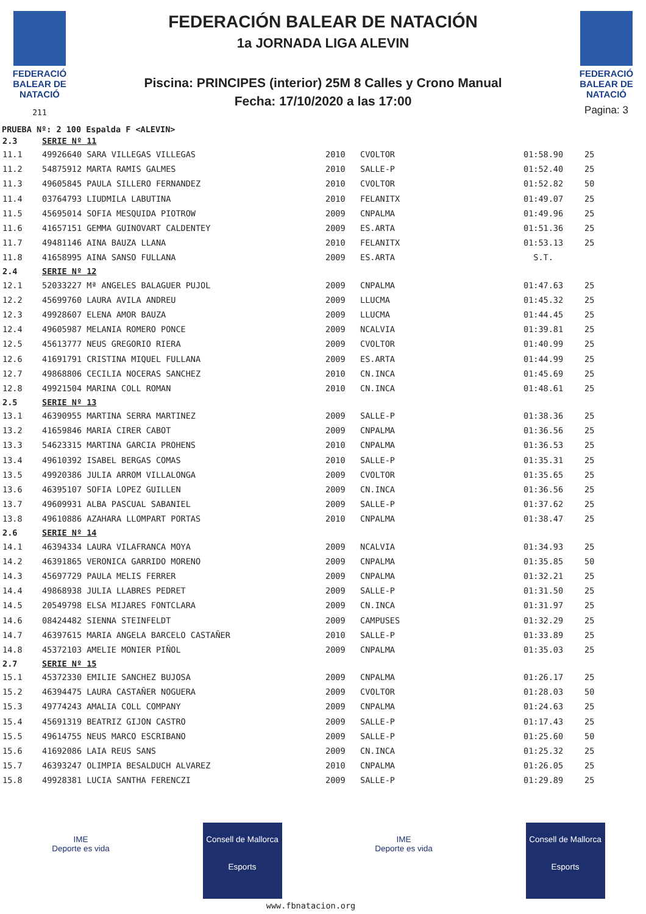FEDERACIÓ BALEAR DE NATACIÓ
211
FEDERACIÓN BALEAR DE NATACIÓN
1a JORNADA LIGA ALEVIN
Piscina: PRINCIPES (interior) 25M 8 Calles y Crono Manual
Fecha: 17/10/2020 a las 17:00
FEDERACIÓ BALEAR DE NATACIÓ
Pagina: 3
PRUEBA Nº: 2 100 Espalda F <ALEVIN>
| 2.3 | SERIE Nº 11 | | | | |
| 11.1 | 49926640 SARA VILLEGAS VILLEGAS | 2010 | CVOLTOR | 01:58.90 | 25 |
| 11.2 | 54875912 MARTA RAMIS GALMES | 2010 | SALLE-P | 01:52.40 | 25 |
| 11.3 | 49605845 PAULA SILLERO FERNANDEZ | 2010 | CVOLTOR | 01:52.82 | 50 |
| 11.4 | 03764793 LIUDMILA LABUTINA | 2010 | FELANITX | 01:49.07 | 25 |
| 11.5 | 45695014 SOFIA MESQUIDA PIOTROW | 2009 | CNPALMA | 01:49.96 | 25 |
| 11.6 | 41657151 GEMMA GUINOVART CALDENTEY | 2009 | ES.ARTA | 01:51.36 | 25 |
| 11.7 | 49481146 AINA BAUZA LLANA | 2010 | FELANITX | 01:53.13 | 25 |
| 11.8 | 41658995 AINA SANSO FULLANA | 2009 | ES.ARTA | S.T. | |
| 2.4 | SERIE Nº 12 | | | | |
| 12.1 | 52033227 Mª ANGELES BALAGUER PUJOL | 2009 | CNPALMA | 01:47.63 | 25 |
| 12.2 | 45699760 LAURA AVILA ANDREU | 2009 | LLUCMA | 01:45.32 | 25 |
| 12.3 | 49928607 ELENA AMOR BAUZA | 2009 | LLUCMA | 01:44.45 | 25 |
| 12.4 | 49605987 MELANIA ROMERO PONCE | 2009 | NCALVIA | 01:39.81 | 25 |
| 12.5 | 45613777 NEUS GREGORIO RIERA | 2009 | CVOLTOR | 01:40.99 | 25 |
| 12.6 | 41691791 CRISTINA MIQUEL FULLANA | 2009 | ES.ARTA | 01:44.99 | 25 |
| 12.7 | 49868806 CECILIA NOCERAS SANCHEZ | 2010 | CN.INCA | 01:45.69 | 25 |
| 12.8 | 49921504 MARINA COLL ROMAN | 2010 | CN.INCA | 01:48.61 | 25 |
| 2.5 | SERIE Nº 13 | | | | |
| 13.1 | 46390955 MARTINA SERRA MARTINEZ | 2009 | SALLE-P | 01:38.36 | 25 |
| 13.2 | 41659846 MARIA CIRER CABOT | 2009 | CNPALMA | 01:36.56 | 25 |
| 13.3 | 54623315 MARTINA GARCIA PROHENS | 2010 | CNPALMA | 01:36.53 | 25 |
| 13.4 | 49610392 ISABEL BERGAS COMAS | 2010 | SALLE-P | 01:35.31 | 25 |
| 13.5 | 49920386 JULIA ARROM VILLALONGA | 2009 | CVOLTOR | 01:35.65 | 25 |
| 13.6 | 46395107 SOFIA LOPEZ GUILLEN | 2009 | CN.INCA | 01:36.56 | 25 |
| 13.7 | 49609931 ALBA PASCUAL SABANIEL | 2009 | SALLE-P | 01:37.62 | 25 |
| 13.8 | 49610886 AZAHARA LLOMPART PORTAS | 2010 | CNPALMA | 01:38.47 | 25 |
| 2.6 | SERIE Nº 14 | | | | |
| 14.1 | 46394334 LAURA VILAFRANCA MOYA | 2009 | NCALVIA | 01:34.93 | 25 |
| 14.2 | 46391865 VERONICA GARRIDO MORENO | 2009 | CNPALMA | 01:35.85 | 50 |
| 14.3 | 45697729 PAULA MELIS FERRER | 2009 | CNPALMA | 01:32.21 | 25 |
| 14.4 | 49868938 JULIA LLABRES PEDRET | 2009 | SALLE-P | 01:31.50 | 25 |
| 14.5 | 20549798 ELSA MIJARES FONTCLARA | 2009 | CN.INCA | 01:31.97 | 25 |
| 14.6 | 08424482 SIENNA STEINFELDT | 2009 | CAMPUSES | 01:32.29 | 25 |
| 14.7 | 46397615 MARIA ANGELA BARCELO CASTAÑER | 2010 | SALLE-P | 01:33.89 | 25 |
| 14.8 | 45372103 AMELIE MONIER PIÑOL | 2009 | CNPALMA | 01:35.03 | 25 |
| 2.7 | SERIE Nº 15 | | | | |
| 15.1 | 45372330 EMILIE SANCHEZ BUJOSA | 2009 | CNPALMA | 01:26.17 | 25 |
| 15.2 | 46394475 LAURA CASTAÑER NOGUERA | 2009 | CVOLTOR | 01:28.03 | 50 |
| 15.3 | 49774243 AMALIA COLL COMPANY | 2009 | CNPALMA | 01:24.63 | 25 |
| 15.4 | 45691319 BEATRIZ GIJON CASTRO | 2009 | SALLE-P | 01:17.43 | 25 |
| 15.5 | 49614755 NEUS MARCO ESCRIBANO | 2009 | SALLE-P | 01:25.60 | 50 |
| 15.6 | 41692086 LAIA REUS SANS | 2009 | CN.INCA | 01:25.32 | 25 |
| 15.7 | 46393247 OLIMPIA BESALDUCH ALVAREZ | 2010 | CNPALMA | 01:26.05 | 25 |
| 15.8 | 49928381 LUCIA SANTHA FERENCZI | 2009 | SALLE-P | 01:29.89 | 25 |
IME
Deporte es vida
Consell de Mallorca
Esports
IME
Deporte es vida
Consell de Mallorca
Esports
www.fbnatacion.org